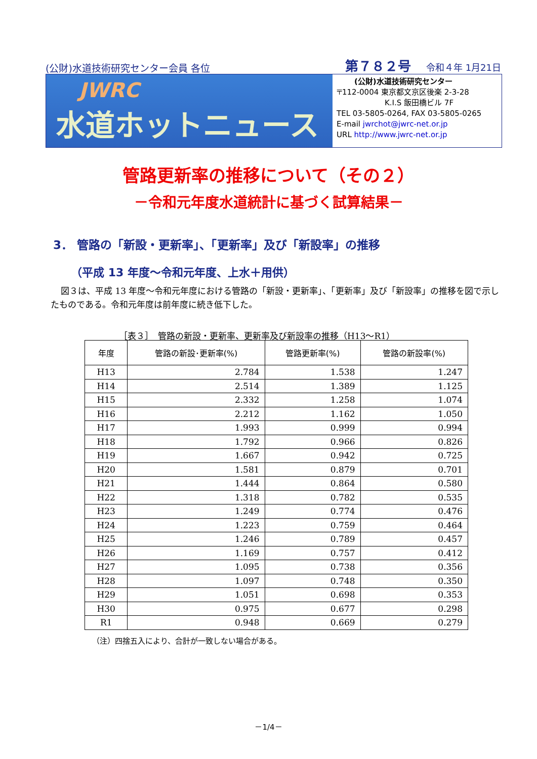(公財)水道技術研究センター会員 各位 第７８２号 令和４年 1月21日
JWRC
水道ホットニュース
(公財)水道技術研究センター
〒112-0004 東京都文京区後楽 2-3-28
K.I.S 飯田橋ビル 7F
TEL 03-5805-0264, FAX 03-5805-0265
E-mail jwrchot@jwrc-net.or.jp
URL http://www.jwrc-net.or.jp
管路更新率の推移について（その２）
－令和元年度水道統計に基づく試算結果－
3． 管路の「新設・更新率」、「更新率」及び「新設率」の推移
（平成 13 年度～令和元年度、上水＋用供）
図３は、平成 13 年度～令和元年度における管路の「新設・更新率」、「更新率」及び「新設率」の推移を図で示したものである。令和元年度は前年度に続き低下した。
［表３］　管路の新設・更新率、更新率及び新設率の推移（H13～R1）
| 年度 | 管路の新設･更新率(%) | 管路更新率(%) | 管路の新設率(%) |
| --- | --- | --- | --- |
| H13 | 2.784 | 1.538 | 1.247 |
| H14 | 2.514 | 1.389 | 1.125 |
| H15 | 2.332 | 1.258 | 1.074 |
| H16 | 2.212 | 1.162 | 1.050 |
| H17 | 1.993 | 0.999 | 0.994 |
| H18 | 1.792 | 0.966 | 0.826 |
| H19 | 1.667 | 0.942 | 0.725 |
| H20 | 1.581 | 0.879 | 0.701 |
| H21 | 1.444 | 0.864 | 0.580 |
| H22 | 1.318 | 0.782 | 0.535 |
| H23 | 1.249 | 0.774 | 0.476 |
| H24 | 1.223 | 0.759 | 0.464 |
| H25 | 1.246 | 0.789 | 0.457 |
| H26 | 1.169 | 0.757 | 0.412 |
| H27 | 1.095 | 0.738 | 0.356 |
| H28 | 1.097 | 0.748 | 0.350 |
| H29 | 1.051 | 0.698 | 0.353 |
| H30 | 0.975 | 0.677 | 0.298 |
| R1 | 0.948 | 0.669 | 0.279 |
（注）四捨五入により、合計が一致しない場合がある。
－1/4－